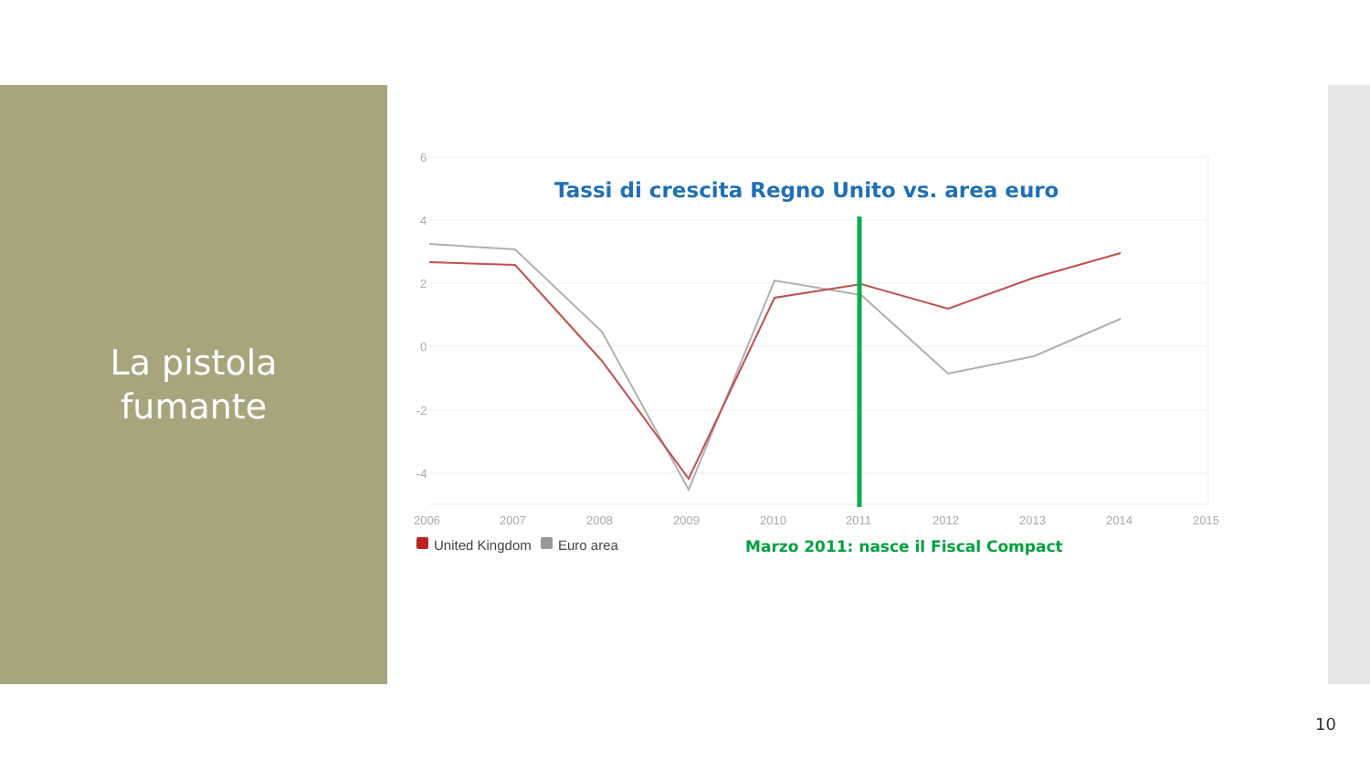La pistola
fumante
6
4
2
0
-2
-4
2006
2007
2008
2009
2010
2011
2012
2013
2014
2015
Tassi di crescita Regno Unito vs. area euro
United Kingdom
Euro area
Marzo 2011: nasce il Fiscal Compact
10